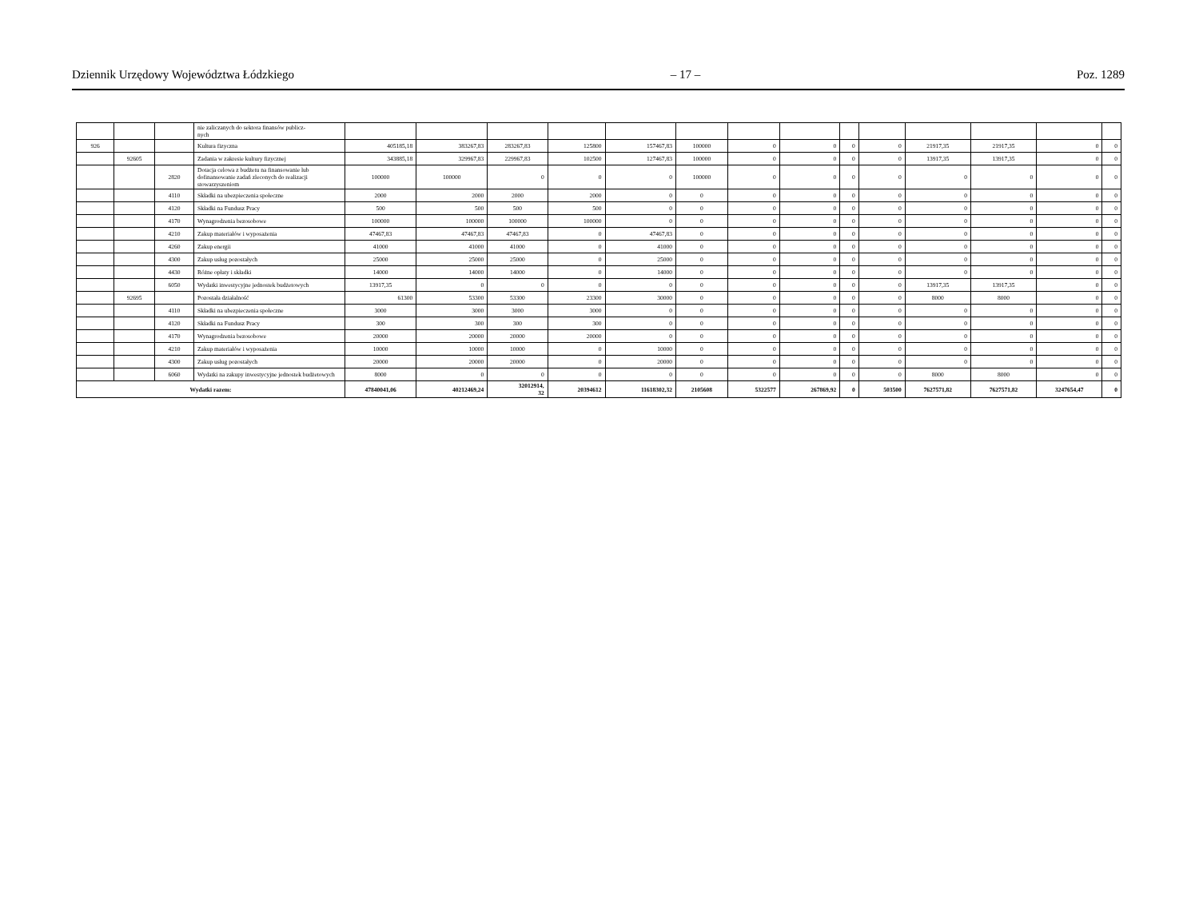Dziennik Urzędowy Województwa Łódzkiego – 17 – Poz. 1289
| | | | nie zaliczanych do sektora finansów publicz- nych | | | | | | | | | | | | | | |
| 926 | | | Kultura fizyczna | 405185,18 | 383267,83 | 283267,83 | 125800 | 157467,83 | 100000 | 0 | 0 | 0 | 0 | 21917,35 | 21917,35 | 0 | 0 |
| | 92605 | | Zadania w zakresie kultury fizycznej | 343885,18 | 329967,83 | 229967,83 | 102500 | 127467,83 | 100000 | 0 | 0 | 0 | 0 | 13917,35 | 13917,35 | 0 | 0 |
| | | 2820 | Dotacja celowa z budżetu na finansowanie lub dofinansowanie zadań zleconych do realizacji stowarzyszeniom | 100000 | 100000 | 0 | 0 | 0 | 100000 | 0 | 0 | 0 | 0 | 0 | 0 | 0 | 0 |
| | | 4110 | Składki na ubezpieczenia społeczne | 2000 | 2000 | 2000 | 2000 | 0 | 0 | 0 | 0 | 0 | 0 | 0 | 0 | 0 | 0 |
| | | 4120 | Składki na Fundusz Pracy | 500 | 500 | 500 | 500 | 0 | 0 | 0 | 0 | 0 | 0 | 0 | 0 | 0 | 0 |
| | | 4170 | Wynagrodzenia bezosobowe | 100000 | 100000 | 100000 | 100000 | 0 | 0 | 0 | 0 | 0 | 0 | 0 | 0 | 0 | 0 |
| | | 4210 | Zakup materiałów i wyposażenia | 47467,83 | 47467,83 | 47467,83 | 0 | 47467,83 | 0 | 0 | 0 | 0 | 0 | 0 | 0 | 0 | 0 |
| | | 4260 | Zakup energii | 41000 | 41000 | 41000 | 0 | 41000 | 0 | 0 | 0 | 0 | 0 | 0 | 0 | 0 | 0 |
| | | 4300 | Zakup usług pozostałych | 25000 | 25000 | 25000 | 0 | 25000 | 0 | 0 | 0 | 0 | 0 | 0 | 0 | 0 | 0 |
| | | 4430 | Różne opłaty i składki | 14000 | 14000 | 14000 | 0 | 14000 | 0 | 0 | 0 | 0 | 0 | 0 | 0 | 0 | 0 |
| | | 6050 | Wydatki inwestycyjne jednostek budżetowych | 13917,35 | 0 | 0 | 0 | 0 | 0 | 0 | 0 | 0 | 0 | 13917,35 | 13917,35 | 0 | 0 |
| | 92695 | | Pozostała działalność | 61300 | 53300 | 53300 | 23300 | 30000 | 0 | 0 | 0 | 0 | 0 | 8000 | 8000 | 0 | 0 |
| | | 4110 | Składki na ubezpieczenia społeczne | 3000 | 3000 | 3000 | 3000 | 0 | 0 | 0 | 0 | 0 | 0 | 0 | 0 | 0 | 0 |
| | | 4120 | Składki na Fundusz Pracy | 300 | 300 | 300 | 300 | 0 | 0 | 0 | 0 | 0 | 0 | 0 | 0 | 0 | 0 |
| | | 4170 | Wynagrodzenia bezosobowe | 20000 | 20000 | 20000 | 20000 | 0 | 0 | 0 | 0 | 0 | 0 | 0 | 0 | 0 | 0 |
| | | 4210 | Zakup materiałów i wyposażenia | 10000 | 10000 | 10000 | 0 | 10000 | 0 | 0 | 0 | 0 | 0 | 0 | 0 | 0 | 0 |
| | | 4300 | Zakup usług pozostałych | 20000 | 20000 | 20000 | 0 | 20000 | 0 | 0 | 0 | 0 | 0 | 0 | 0 | 0 | 0 |
| | | 6060 | Wydatki na zakupy inwestycyjne jednostek budżetowych | 8000 | 0 | 0 | 0 | 0 | 0 | 0 | 0 | 0 | 0 | 8000 | 8000 | 0 | 0 |
| Wydatki razem: | | | | 47840041,06 | 40212469,24 | 32012914, 32 | 20394612 | 11618302,32 | 2105608 | 5322577 | 267869,92 | 0 | 503500 | 7627571,82 | 7627571,82 | 3247654,47 | 0 |